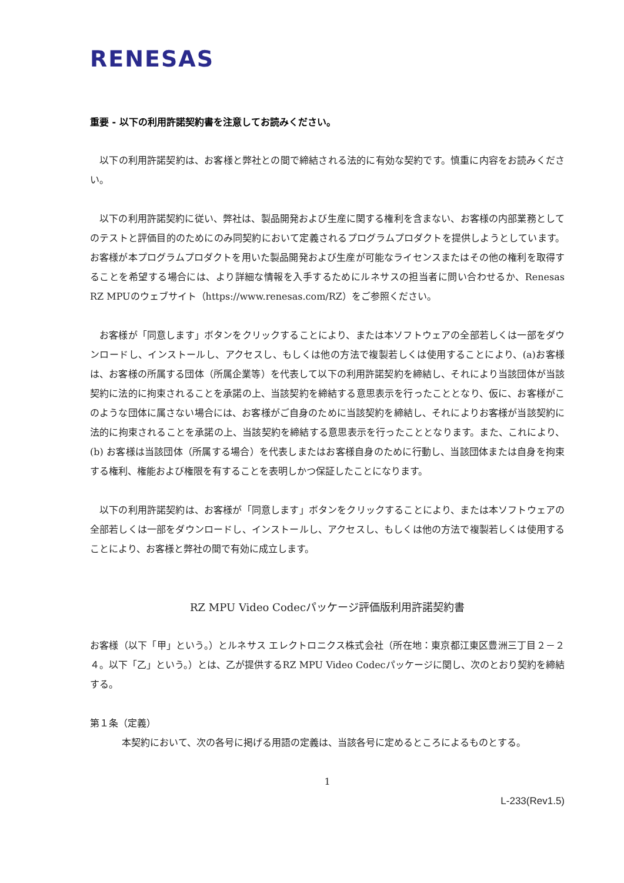RENESAS
重要 - 以下の利用許諾契約書を注意してお読みください。
　以下の利用許諾契約は、お客様と弊社との間で締結される法的に有効な契約です。慎重に内容をお読みください。
　以下の利用許諾契約に従い、弊社は、製品開発および生産に関する権利を含まない、お客様の内部業務としてのテストと評価目的のためにのみ同契約において定義されるプログラムプロダクトを提供しようとしています。お客様が本プログラムプロダクトを用いた製品開発および生産が可能なライセンスまたはその他の権利を取得することを希望する場合には、より詳細な情報を入手するためにルネサスの担当者に問い合わせるか、Renesas RZ MPUのウェブサイト（https://www.renesas.com/RZ）をご参照ください。
　お客様が「同意します」ボタンをクリックすることにより、または本ソフトウェアの全部若しくは一部をダウンロードし、インストールし、アクセスし、もしくは他の方法で複製若しくは使用することにより、(a)お客様は、お客様の所属する団体（所属企業等）を代表して以下の利用許諾契約を締結し、それにより当該団体が当該契約に法的に拘束されることを承諾の上、当該契約を締結する意思表示を行ったこととなり、仮に、お客様がこのような団体に属さない場合には、お客様がご自身のために当該契約を締結し、それによりお客様が当該契約に法的に拘束されることを承諾の上、当該契約を締結する意思表示を行ったこととなります。また、これにより、(b) お客様は当該団体（所属する場合）を代表しまたはお客様自身のために行動し、当該団体または自身を拘束する権利、権能および権限を有することを表明しかつ保証したことになります。
　以下の利用許諾契約は、お客様が「同意します」ボタンをクリックすることにより、または本ソフトウェアの全部若しくは一部をダウンロードし、インストールし、アクセスし、もしくは他の方法で複製若しくは使用することにより、お客様と弊社の間で有効に成立します。
RZ MPU Video Codecパッケージ評価版利用許諾契約書
お客様（以下「甲」という。）とルネサス エレクトロニクス株式会社（所在地：東京都江東区豊洲三丁目２－２４。以下「乙」という。）とは、乙が提供するRZ MPU Video Codecパッケージに関し、次のとおり契約を締結する。
第１条（定義）
　本契約において、次の各号に掲げる用語の定義は、当該各号に定めるところによるものとする。
1
L-233(Rev1.5)